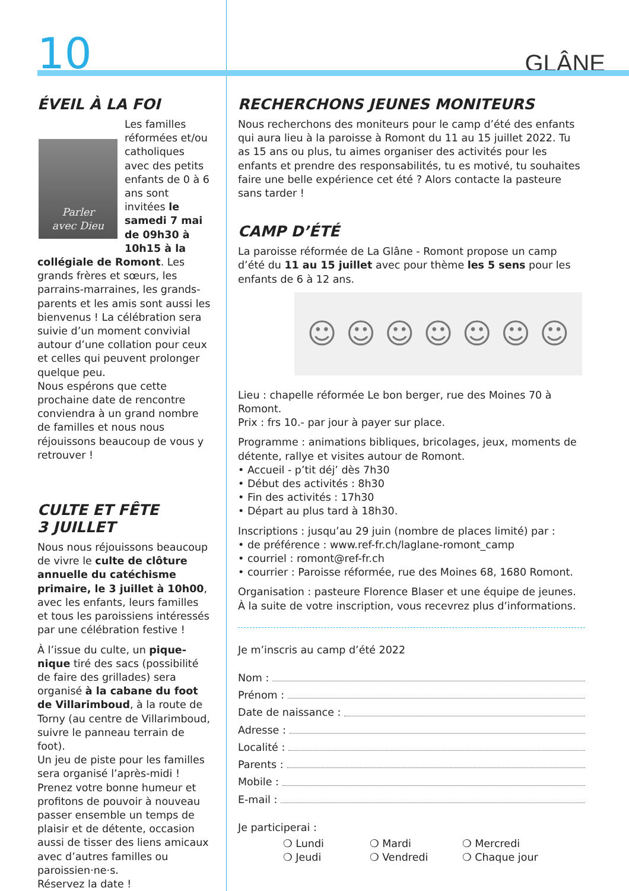10
GLÂNE
ÉVEIL À LA FOI
Parler
avec Dieu
Les familles réformées et/ou catholiques avec des petits enfants de 0 à 6 ans sont invitées le samedi 7 mai de 09h30 à 10h15 à la collégiale de Romont. Les grands frères et sœurs, les parrains-marraines, les grands-parents et les amis sont aussi les bienvenus ! La célébration sera suivie d’un moment convivial autour d’une collation pour ceux et celles qui peuvent prolonger quelque peu.
Nous espérons que cette prochaine date de rencontre conviendra à un grand nombre de familles et nous nous réjouissons beaucoup de vous y retrouver !
CULTE ET FÊTE
3 JUILLET
Nous nous réjouissons beaucoup de vivre le culte de clôture annuelle du catéchisme primaire, le 3 juillet à 10h00, avec les enfants, leurs familles et tous les paroissiens intéressés par une célébration festive !
À l’issue du culte, un pique-nique tiré des sacs (possibilité de faire des grillades) sera organisé à la cabane du foot de Villarimboud, à la route de Torny (au centre de Villarimboud, suivre le panneau terrain de foot).
Un jeu de piste pour les familles sera organisé l’après-midi !
Prenez votre bonne humeur et profitons de pouvoir à nouveau passer ensemble un temps de plaisir et de détente, occasion aussi de tisser des liens amicaux avec d’autres familles ou paroissien·ne·s.
Réservez la date !
RECHERCHONS JEUNES MONITEURS
Nous recherchons des moniteurs pour le camp d’été des enfants qui aura lieu à la paroisse à Romont du 11 au 15 juillet 2022. Tu as 15 ans ou plus, tu aimes organiser des activités pour les enfants et prendre des responsabilités, tu es motivé, tu souhaites faire une belle expérience cet été ? Alors contacte la pasteure sans tarder !
CAMP D’ÉTÉ
La paroisse réformée de La Glâne - Romont propose un camp d’été du 11 au 15 juillet avec pour thème les 5 sens pour les enfants de 6 à 12 ans.
☺ ☺ ☺ ☺ ☺ ☺ ☺
Lieu : chapelle réformée Le bon berger, rue des Moines 70 à Romont.
Prix : frs 10.- par jour à payer sur place.
Programme : animations bibliques, bricolages, jeux, moments de détente, rallye et visites autour de Romont.
• Accueil - p’tit déj’ dès 7h30
• Début des activités : 8h30
• Fin des activités : 17h30
• Départ au plus tard à 18h30.
Inscriptions : jusqu’au 29 juin (nombre de places limité) par :
• de préférence : www.ref-fr.ch/laglane-romont_camp
• courriel : romont@ref-fr.ch
• courrier : Paroisse réformée, rue des Moines 68, 1680 Romont.
Organisation : pasteure Florence Blaser et une équipe de jeunes.
À la suite de votre inscription, vous recevrez plus d’informations.
Je m’inscris au camp d’été 2022
Nom :
Prénom :
Date de naissance :
Adresse :
Localité :
Parents :
Mobile :
E-mail :
Je participerai :
❍ Lundi ❍ Mardi ❍ Mercredi ❍ Jeudi ❍ Vendredi ❍ Chaque jour